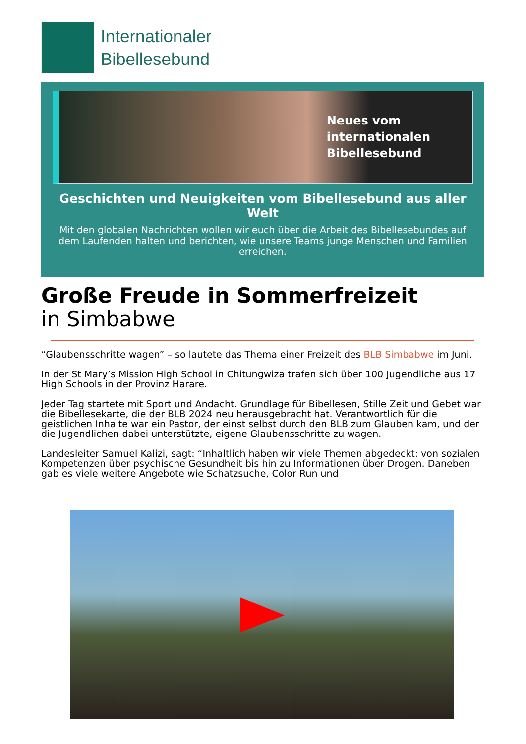Internationaler
Bibellesebund
Neues vom
internationalen
Bibellesebund
Geschichten und Neuigkeiten vom Bibellesebund aus aller Welt
Mit den globalen Nachrichten wollen wir euch über die Arbeit des Bibellesebundes auf dem Laufenden halten und berichten, wie unsere Teams junge Menschen und Familien erreichen.
Große Freude in Sommerfreizeit
in Simbabwe
“Glaubensschritte wagen” – so lautete das Thema einer Freizeit des BLB Simbabwe im Juni.
In der St Mary’s Mission High School in Chitungwiza trafen sich über 100 Jugendliche aus 17 High Schools in der Provinz Harare.
Jeder Tag startete mit Sport und Andacht. Grundlage für Bibellesen, Stille Zeit und Gebet war die Bibellesekarte, die der BLB 2024 neu herausgebracht hat. Verantwortlich für die geistlichen Inhalte war ein Pastor, der einst selbst durch den BLB zum Glauben kam, und der die Jugendlichen dabei unterstützte, eigene Glaubensschritte zu wagen.
Landesleiter Samuel Kalizi, sagt: “Inhaltlich haben wir viele Themen abgedeckt: von sozialen Kompetenzen über psychische Gesundheit bis hin zu Informationen über Drogen. Daneben gab es viele weitere Angebote wie Schatzsuche, Color Run und